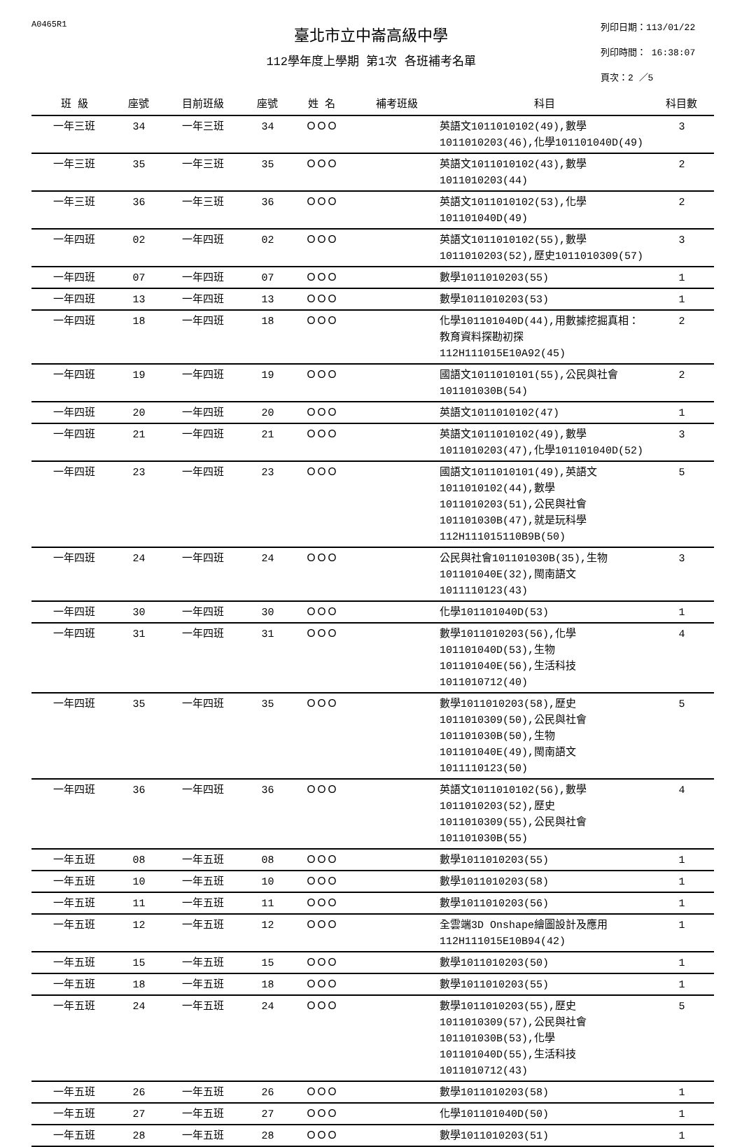A0465R1 列印日期：113/01/22
列印時間： 16:38:07
頁次：2 ／5
臺北市立中崙高級中學
112學年度上學期 第1次 各班補考名單
| 班 級 | 座號 | 目前班級 | 座號 | 姓 名 | 補考班級 | 科目 | 科目數 |
| --- | --- | --- | --- | --- | --- | --- | --- |
| 一年三班 | 34 | 一年三班 | 34 | ＯＯＯ | | 英語文1011010102(49),數學1011010203(46),化學101101040D(49) | 3 |
| 一年三班 | 35 | 一年三班 | 35 | ＯＯＯ | | 英語文1011010102(43),數學1011010203(44) | 2 |
| 一年三班 | 36 | 一年三班 | 36 | ＯＯＯ | | 英語文1011010102(53),化學101101040D(49) | 2 |
| 一年四班 | 02 | 一年四班 | 02 | ＯＯＯ | | 英語文1011010102(55),數學1011010203(52),歷史1011010309(57) | 3 |
| 一年四班 | 07 | 一年四班 | 07 | ＯＯＯ | | 數學1011010203(55) | 1 |
| 一年四班 | 13 | 一年四班 | 13 | ＯＯＯ | | 數學1011010203(53) | 1 |
| 一年四班 | 18 | 一年四班 | 18 | ＯＯＯ | | 化學101101040D(44),用數據挖掘真相：教育資料探勘初探112H111015E10A92(45) | 2 |
| 一年四班 | 19 | 一年四班 | 19 | ＯＯＯ | | 國語文1011010101(55),公民與社會101101030B(54) | 2 |
| 一年四班 | 20 | 一年四班 | 20 | ＯＯＯ | | 英語文1011010102(47) | 1 |
| 一年四班 | 21 | 一年四班 | 21 | ＯＯＯ | | 英語文1011010102(49),數學1011010203(47),化學101101040D(52) | 3 |
| 一年四班 | 23 | 一年四班 | 23 | ＯＯＯ | | 國語文1011010101(49),英語文1011010102(44),數學1011010203(51),公民與社會101101030B(47),就是玩科學112H111015110B9B(50) | 5 |
| 一年四班 | 24 | 一年四班 | 24 | ＯＯＯ | | 公民與社會101101030B(35),生物101101040E(32),閩南語文1011110123(43) | 3 |
| 一年四班 | 30 | 一年四班 | 30 | ＯＯＯ | | 化學101101040D(53) | 1 |
| 一年四班 | 31 | 一年四班 | 31 | ＯＯＯ | | 數學1011010203(56),化學101101040D(53),生物101101040E(56),生活科技1011010712(40) | 4 |
| 一年四班 | 35 | 一年四班 | 35 | ＯＯＯ | | 數學1011010203(58),歷史1011010309(50),公民與社會101101030B(50),生物101101040E(49),閩南語文1011110123(50) | 5 |
| 一年四班 | 36 | 一年四班 | 36 | ＯＯＯ | | 英語文1011010102(56),數學1011010203(52),歷史1011010309(55),公民與社會101101030B(55) | 4 |
| 一年五班 | 08 | 一年五班 | 08 | ＯＯＯ | | 數學1011010203(55) | 1 |
| 一年五班 | 10 | 一年五班 | 10 | ＯＯＯ | | 數學1011010203(58) | 1 |
| 一年五班 | 11 | 一年五班 | 11 | ＯＯＯ | | 數學1011010203(56) | 1 |
| 一年五班 | 12 | 一年五班 | 12 | ＯＯＯ | | 全雲端3D Onshape繪圖設計及應用112H111015E10B94(42) | 1 |
| 一年五班 | 15 | 一年五班 | 15 | ＯＯＯ | | 數學1011010203(50) | 1 |
| 一年五班 | 18 | 一年五班 | 18 | ＯＯＯ | | 數學1011010203(55) | 1 |
| 一年五班 | 24 | 一年五班 | 24 | ＯＯＯ | | 數學1011010203(55),歷史1011010309(57),公民與社會101101030B(53),化學101101040D(55),生活科技1011010712(43) | 5 |
| 一年五班 | 26 | 一年五班 | 26 | ＯＯＯ | | 數學1011010203(58) | 1 |
| 一年五班 | 27 | 一年五班 | 27 | ＯＯＯ | | 化學101101040D(50) | 1 |
| 一年五班 | 28 | 一年五班 | 28 | ＯＯＯ | | 數學1011010203(51) | 1 |